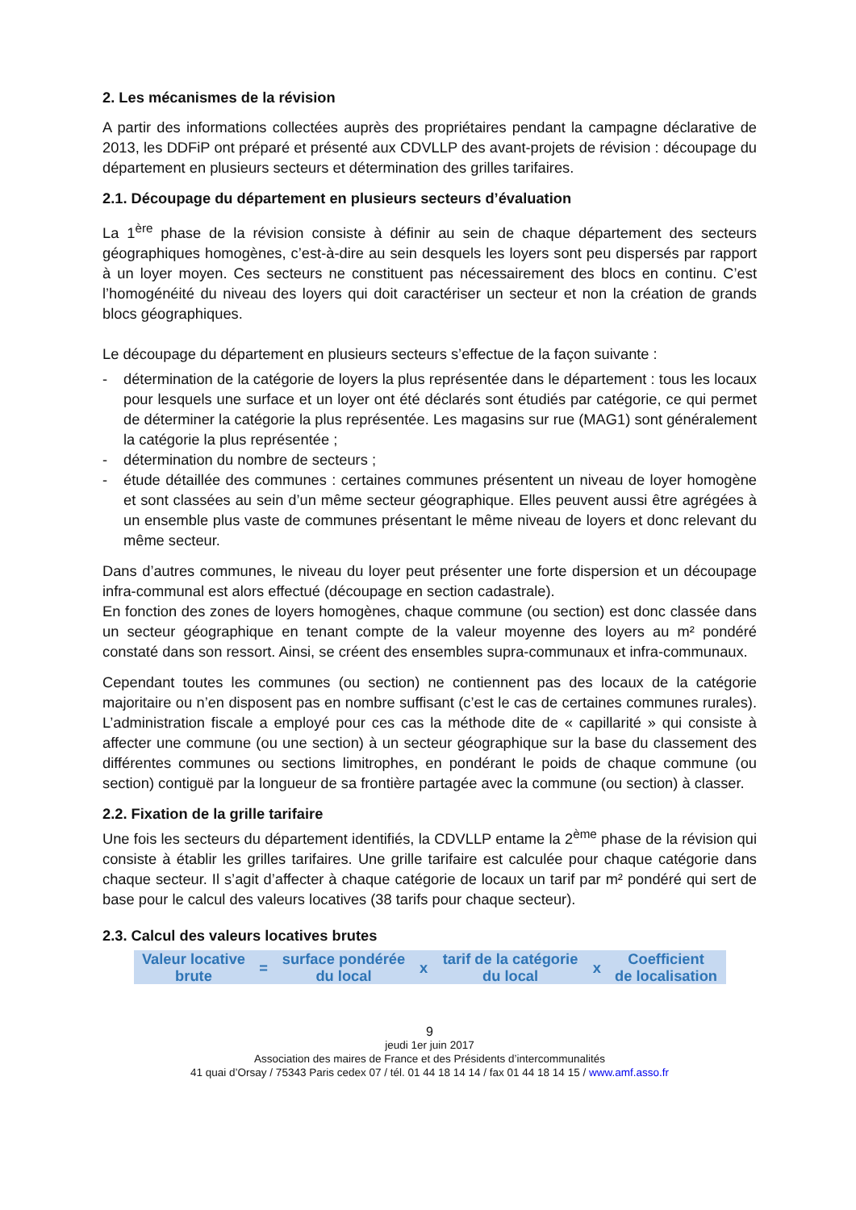2. Les mécanismes de la révision
A partir des informations collectées auprès des propriétaires pendant la campagne déclarative de 2013, les DDFiP ont préparé et présenté aux CDVLLP des avant-projets de révision : découpage du département en plusieurs secteurs et détermination des grilles tarifaires.
2.1. Découpage du département en plusieurs secteurs d’évaluation
La 1<sup>ère</sup> phase de la révision consiste à définir au sein de chaque département des secteurs géographiques homogènes, c’est-à-dire au sein desquels les loyers sont peu dispersés par rapport à un loyer moyen. Ces secteurs ne constituent pas nécessairement des blocs en continu. C’est l’homogénéité du niveau des loyers qui doit caractériser un secteur et non la création de grands blocs géographiques.
Le découpage du département en plusieurs secteurs s’effectue de la façon suivante :
- détermination de la catégorie de loyers la plus représentée dans le département : tous les locaux pour lesquels une surface et un loyer ont été déclarés sont étudiés par catégorie, ce qui permet de déterminer la catégorie la plus représentée. Les magasins sur rue (MAG1) sont généralement la catégorie la plus représentée ;
- détermination du nombre de secteurs ;
- étude détaillée des communes : certaines communes présentent un niveau de loyer homogène et sont classées au sein d’un même secteur géographique. Elles peuvent aussi être agrégées à un ensemble plus vaste de communes présentant le même niveau de loyers et donc relevant du même secteur.
Dans d’autres communes, le niveau du loyer peut présenter une forte dispersion et un découpage infra-communal est alors effectué (découpage en section cadastrale).
En fonction des zones de loyers homogènes, chaque commune (ou section) est donc classée dans un secteur géographique en tenant compte de la valeur moyenne des loyers au m² pondéré constaté dans son ressort. Ainsi, se créent des ensembles supra-communaux et infra-communaux.
Cependant toutes les communes (ou section) ne contiennent pas des locaux de la catégorie majoritaire ou n’en disposent pas en nombre suffisant (c’est le cas de certaines communes rurales). L’administration fiscale a employé pour ces cas la méthode dite de « capillarité » qui consiste à affecter une commune (ou une section) à un secteur géographique sur la base du classement des différentes communes ou sections limitrophes, en pondérant le poids de chaque commune (ou section) contiguë par la longueur de sa frontière partagée avec la commune (ou section) à classer.
2.2. Fixation de la grille tarifaire
Une fois les secteurs du département identifiés, la CDVLLP entame la 2<sup>ème</sup> phase de la révision qui consiste à établir les grilles tarifaires. Une grille tarifaire est calculée pour chaque catégorie dans chaque secteur. Il s’agit d’affecter à chaque catégorie de locaux un tarif par m² pondéré qui sert de base pour le calcul des valeurs locatives (38 tarifs pour chaque secteur).
2.3. Calcul des valeurs locatives brutes
| Valeur locative brute | = | surface pondérée du local | x | tarif de la catégorie du local | x | Coefficient de localisation |
9
jeudi 1er juin 2017
Association des maires de France et des Présidents d’intercommunalités
41 quai d’Orsay / 75343 Paris cedex 07 / tél. 01 44 18 14 14 / fax 01 44 18 14 15 / www.amf.asso.fr